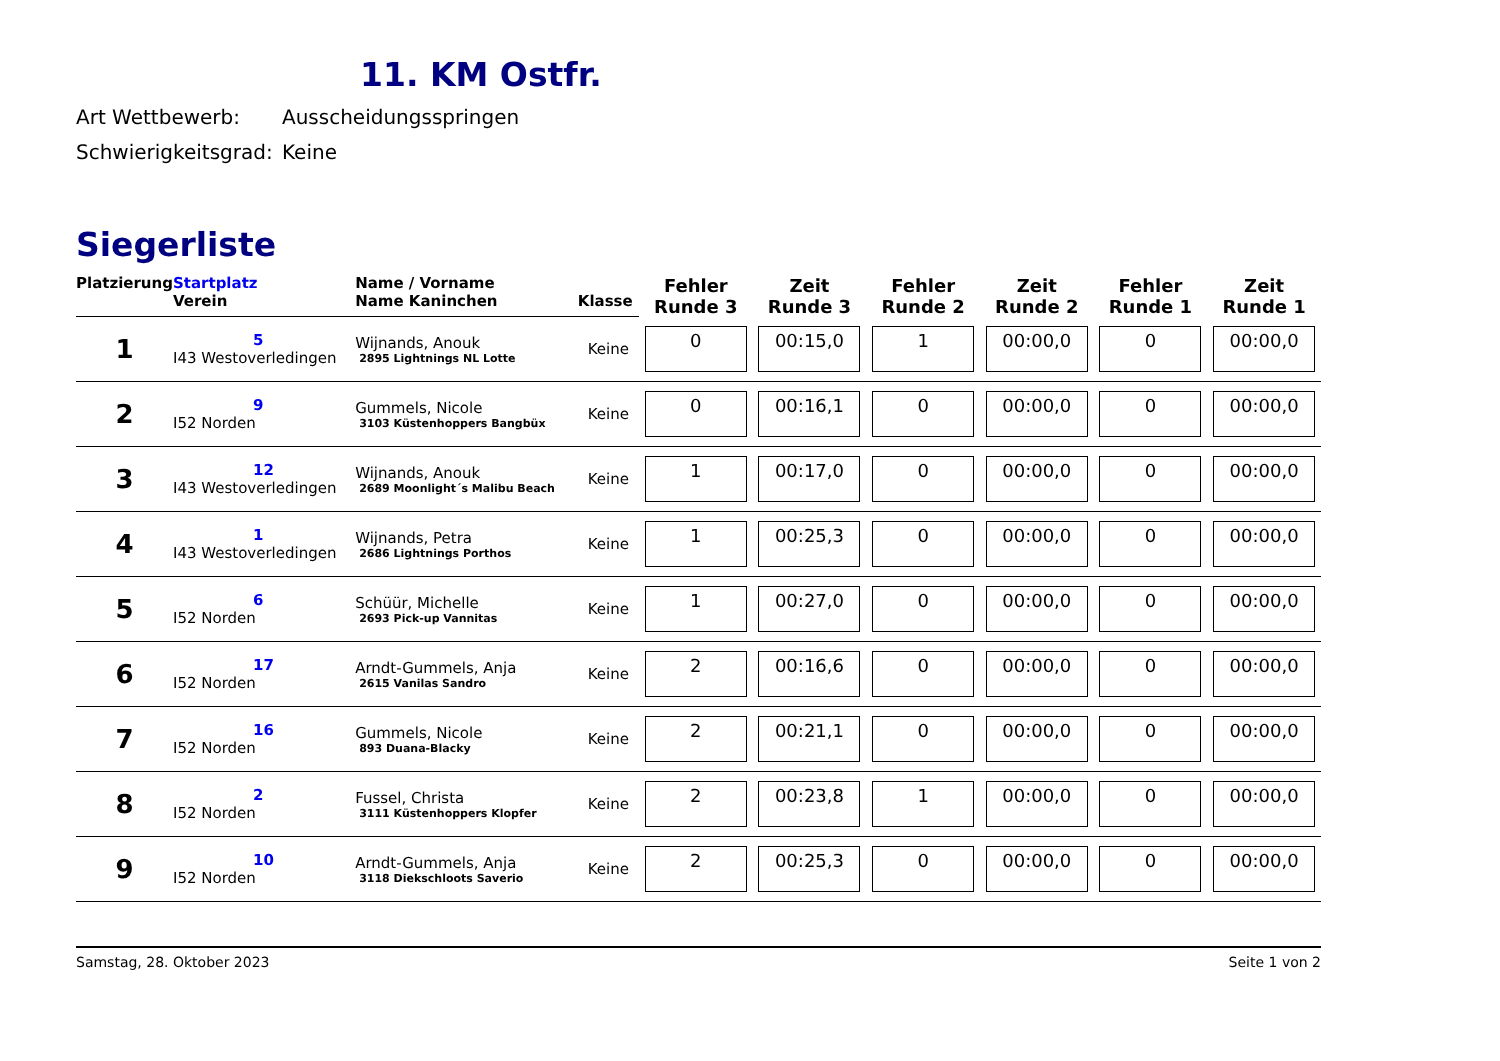11. KM Ostfr.
Art Wettbewerb: Ausscheidungsspringen
Schwierigkeitsgrad: Keine
Siegerliste
| Platzierung | Startplatz | Name / Vorname | | Fehler Runde 3 | Zeit Runde 3 | Fehler Runde 2 | Zeit Runde 2 | Fehler Runde 1 | Zeit Runde 1 |
| --- | --- | --- | --- | --- | --- | --- | --- | --- | --- |
| | Verein | Name Kaninchen | Klasse | | | | | | |
| 1 | 5 I43 Westoverledingen | Wijnands, Anouk 2895 Lightnings NL Lotte | Keine | 0 | 00:15,0 | 1 | 00:00,0 | 0 | 00:00,0 |
| 2 | 9 I52 Norden | Gummels, Nicole 3103 Küstenhoppers Bangbüx | Keine | 0 | 00:16,1 | 0 | 00:00,0 | 0 | 00:00,0 |
| 3 | 12 I43 Westoverledingen | Wijnands, Anouk 2689 Moonlight´s Malibu Beach | Keine | 1 | 00:17,0 | 0 | 00:00,0 | 0 | 00:00,0 |
| 4 | 1 I43 Westoverledingen | Wijnands, Petra 2686 Lightnings Porthos | Keine | 1 | 00:25,3 | 0 | 00:00,0 | 0 | 00:00,0 |
| 5 | 6 I52 Norden | Schüür, Michelle 2693 Pick-up Vannitas | Keine | 1 | 00:27,0 | 0 | 00:00,0 | 0 | 00:00,0 |
| 6 | 17 I52 Norden | Arndt-Gummels, Anja 2615 Vanilas Sandro | Keine | 2 | 00:16,6 | 0 | 00:00,0 | 0 | 00:00,0 |
| 7 | 16 I52 Norden | Gummels, Nicole 893 Duana-Blacky | Keine | 2 | 00:21,1 | 0 | 00:00,0 | 0 | 00:00,0 |
| 8 | 2 I52 Norden | Fussel, Christa 3111 Küstenhoppers Klopfer | Keine | 2 | 00:23,8 | 1 | 00:00,0 | 0 | 00:00,0 |
| 9 | 10 I52 Norden | Arndt-Gummels, Anja 3118 Diekschloots Saverio | Keine | 2 | 00:25,3 | 0 | 00:00,0 | 0 | 00:00,0 |
Samstag, 28. Oktober 2023 Seite 1 von 2